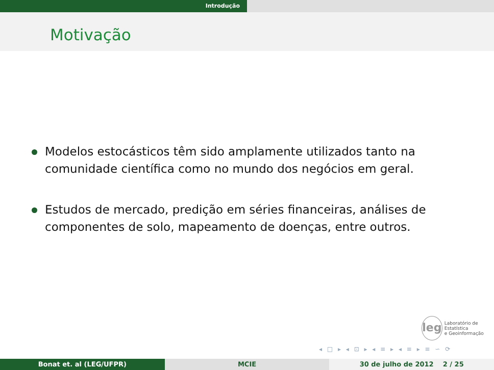Introdução
Motivação
Modelos estocásticos têm sido amplamente utilizados tanto na comunidade científica como no mundo dos negócios em geral.
Estudos de mercado, predição em séries financeiras, análises de componentes de solo, mapeamento de doenças, entre outros.
leg
Laboratório de Estatística
e Geoinformação
◂ □ ▸ ◂ ⊡ ▸ ◂ ≡ ▸ ◂ ≡ ▸ ≡ ∽ ⟳
Bonat et. al (LEG/UFPR) MCIE 30 de julho de 2012 2 / 25